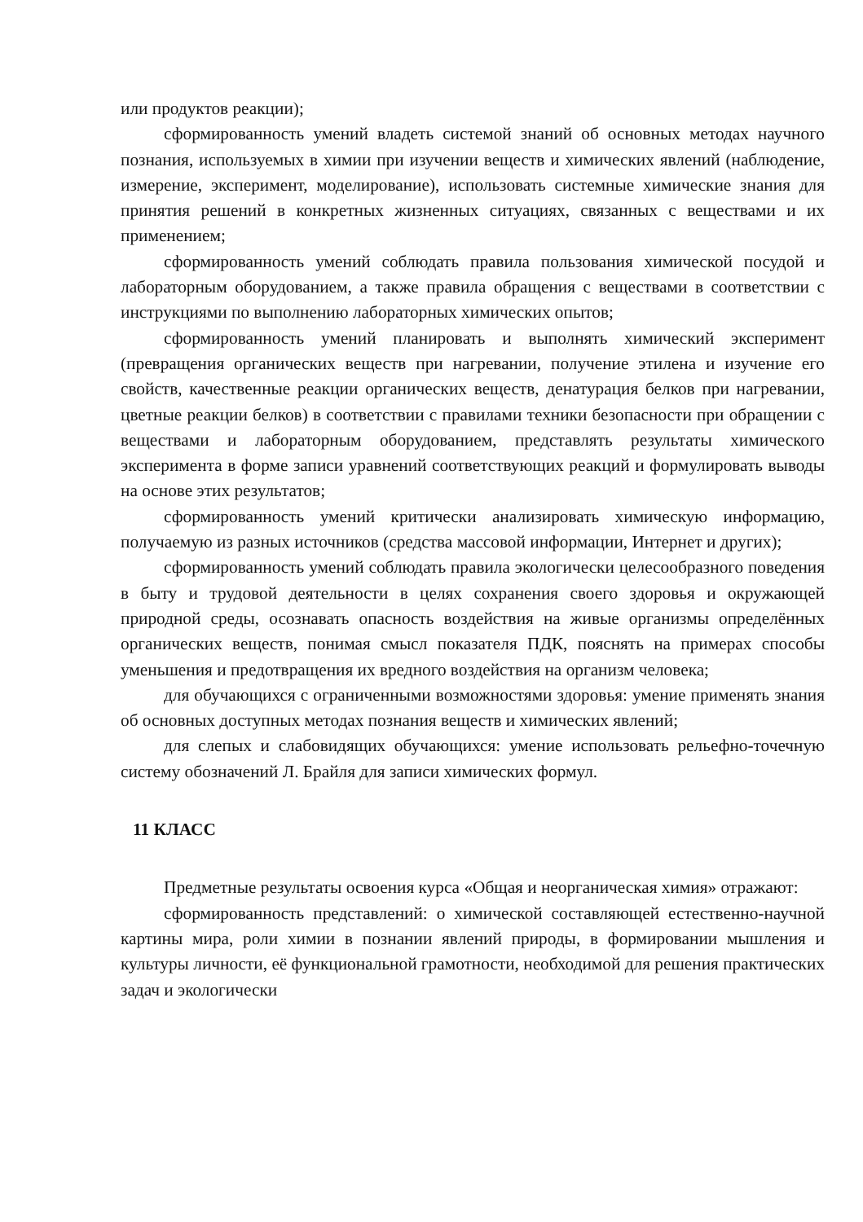или продуктов реакции);
сформированность умений владеть системой знаний об основных методах научного познания, используемых в химии при изучении веществ и химических явлений (наблюдение, измерение, эксперимент, моделирование), использовать системные химические знания для принятия решений в конкретных жизненных ситуациях, связанных с веществами и их применением;
сформированность умений соблюдать правила пользования химической посудой и лабораторным оборудованием, а также правила обращения с веществами в соответствии с инструкциями по выполнению лабораторных химических опытов;
сформированность умений планировать и выполнять химический эксперимент (превращения органических веществ при нагревании, получение этилена и изучение его свойств, качественные реакции органических веществ, денатурация белков при нагревании, цветные реакции белков) в соответствии с правилами техники безопасности при обращении с веществами и лабораторным оборудованием, представлять результаты химического эксперимента в форме записи уравнений соответствующих реакций и формулировать выводы на основе этих результатов;
сформированность умений критически анализировать химическую информацию, получаемую из разных источников (средства массовой информации, Интернет и других);
сформированность умений соблюдать правила экологически целесообразного поведения в быту и трудовой деятельности в целях сохранения своего здоровья и окружающей природной среды, осознавать опасность воздействия на живые организмы определённых органических веществ, понимая смысл показателя ПДК, пояснять на примерах способы уменьшения и предотвращения их вредного воздействия на организм человека;
для обучающихся с ограниченными возможностями здоровья: умение применять знания об основных доступных методах познания веществ и химических явлений;
для слепых и слабовидящих обучающихся: умение использовать рельефно-точечную систему обозначений Л. Брайля для записи химических формул.
11 КЛАСС
Предметные результаты освоения курса «Общая и неорганическая химия» отражают:
сформированность представлений: о химической составляющей естественно-научной картины мира, роли химии в познании явлений природы, в формировании мышления и культуры личности, её функциональной грамотности, необходимой для решения практических задач и экологически